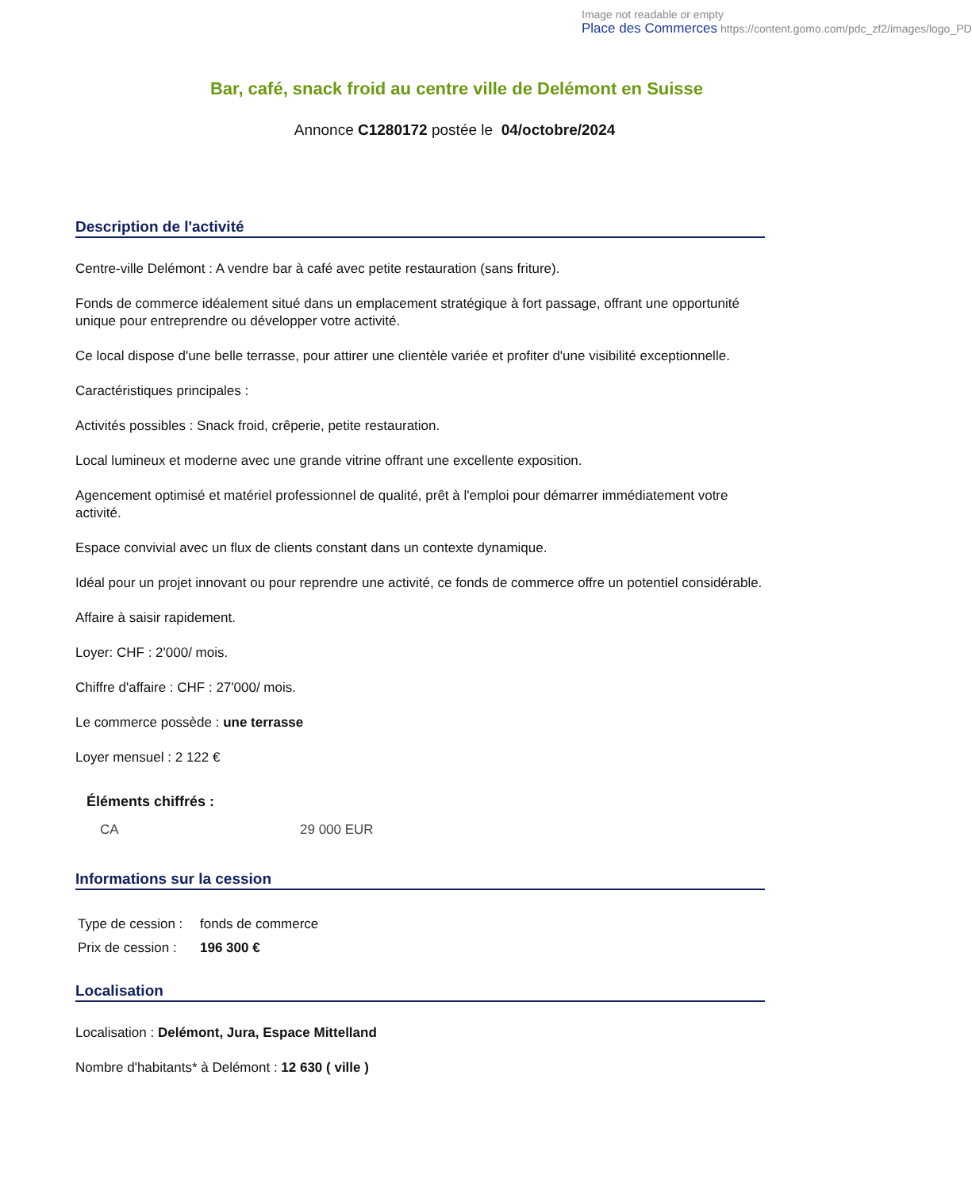Image not readable or empty
Place des Commerces https://content.gomo.com/pdc_zf2/images/logo_PD
Bar, café, snack froid au centre ville de Delémont en Suisse
Annonce C1280172 postée le 04/octobre/2024
Description de l'activité
Centre-ville Delémont : A vendre bar à café avec petite restauration (sans friture).
Fonds de commerce idéalement situé dans un emplacement stratégique à fort passage, offrant une opportunité unique pour entreprendre ou développer votre activité.
Ce local dispose d'une belle terrasse, pour attirer une clientèle variée et profiter d'une visibilité exceptionnelle.
Caractéristiques principales :
Activités possibles : Snack froid, crêperie, petite restauration.
Local lumineux et moderne avec une grande vitrine offrant une excellente exposition.
Agencement optimisé et matériel professionnel de qualité, prêt à l'emploi pour démarrer immédiatement votre activité.
Espace convivial avec un flux de clients constant dans un contexte dynamique.
Idéal pour un projet innovant ou pour reprendre une activité, ce fonds de commerce offre un potentiel considérable.
Affaire à saisir rapidement.
Loyer: CHF : 2'000/ mois.
Chiffre d'affaire : CHF : 27'000/ mois.
Le commerce possède : une terrasse
Loyer mensuel : 2 122 €
Éléments chiffrés :
| CA | 29 000 EUR |
Informations sur la cession
| Type de cession : | fonds de commerce |
| Prix de cession : | 196 300 € |
Localisation
Localisation : Delémont, Jura, Espace Mittelland
Nombre d'habitants* à Delémont : 12 630 ( ville )